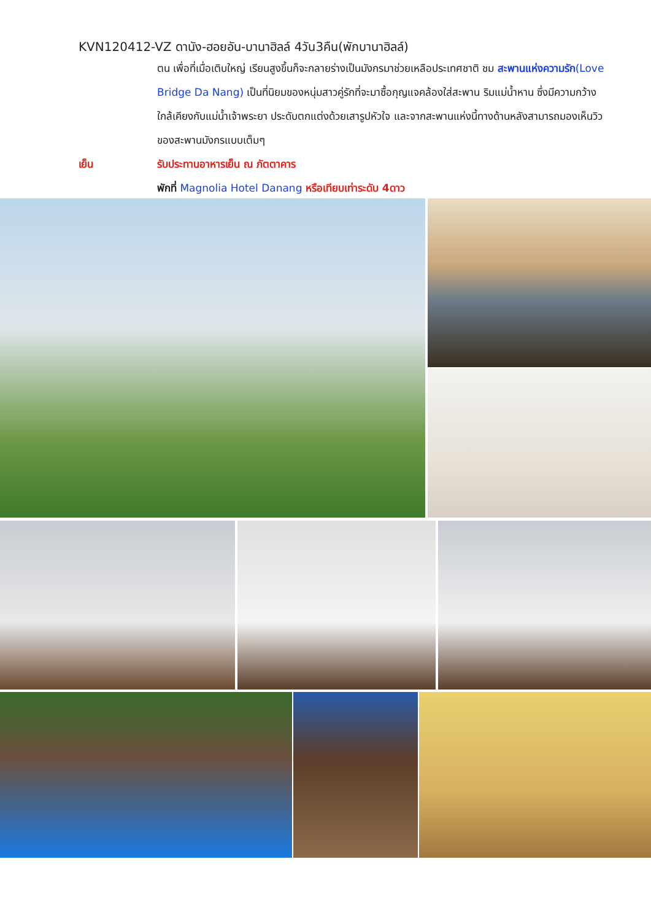KVN120412-VZ ดานัง-ฮอยอัน-บานาฮิลล์ 4วัน3คืน(พักบานาฮิลล์)
ตน เพื่อที่เมื่อเติบใหญ่ เรียนสูงขึ้นก็จะกลายร่างเป็นมังกรมาช่วยเหลือประเทศชาติ ชม สะพานแห่งความรัก(Love Bridge Da Nang) เป็นที่นิยมของหนุ่มสาวคู่รักที่จะมาซื้อกุญแจคล้องใส่สะพาน ริมแม่น้ำหาน ซึ่งมีความกว้างใกล้เคียงกับแม่น้ำเจ้าพระยา ประดับตกแต่งด้วยเสารูปหัวใจ และจากสะพานแห่งนี้ทางด้านหลังสามารถมองเห็นวิวของสะพานมังกรแบบเต็มๆ
เย็น รับประทานอาหารเย็น ณ ภัตตาคาร
พักที่ Magnolia Hotel Danang หรือเทียบเท่าระดับ 4ดาว